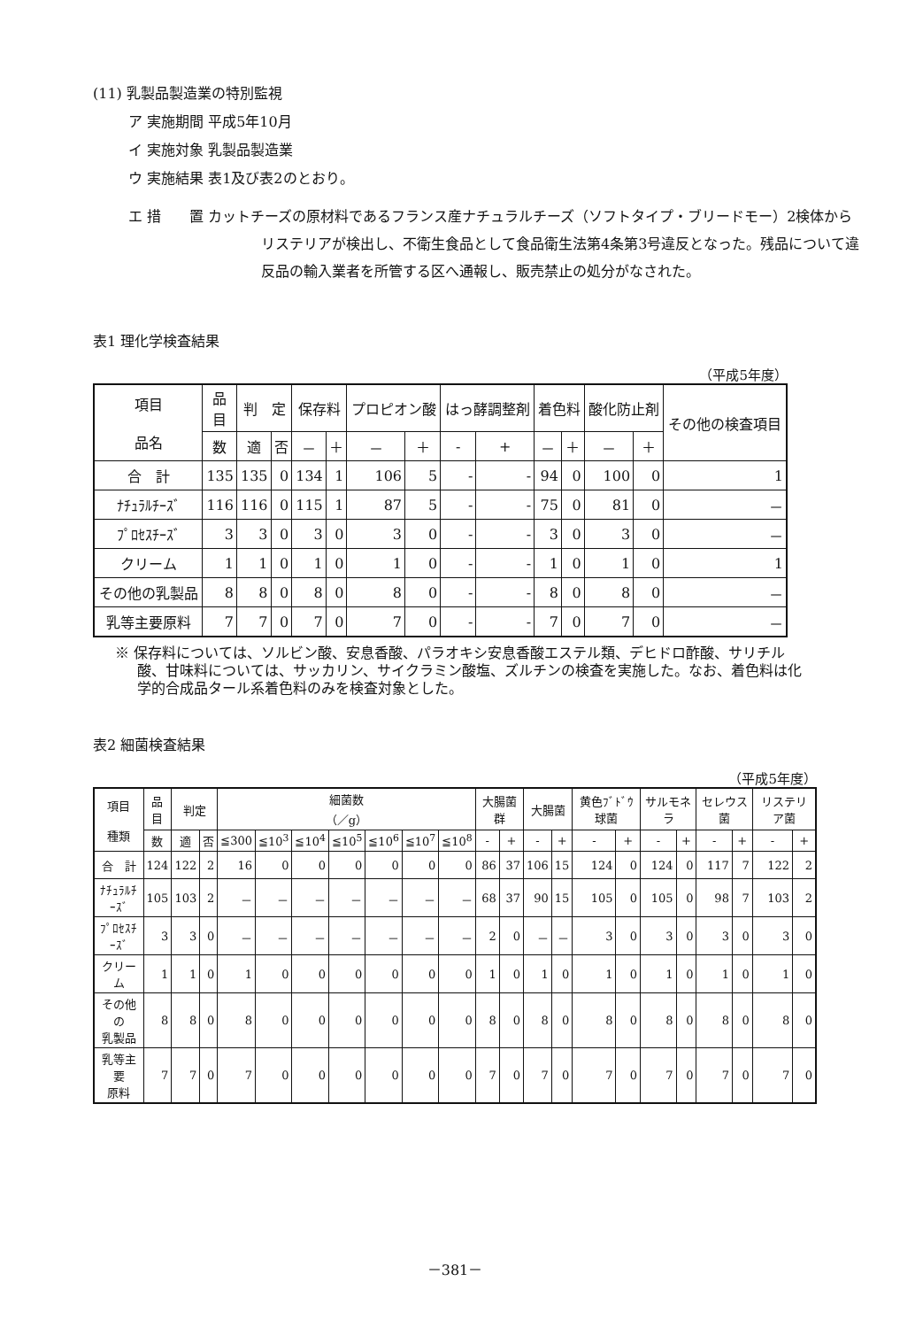(11) 乳製品製造業の特別監視
ア 実施期間 平成5年10月
イ 実施対象 乳製品製造業
ウ 実施結果 表1及び表2のとおり。
エ 措　　置 カットチーズの原材料であるフランス産ナチュラルチーズ（ソフトタイプ・ブリードモー）2検体からリステリアが検出し、不衛生食品として食品衛生法第4条第3号違反となった。残品について違反品の輸入業者を所管する区へ通報し、販売禁止の処分がなされた。
表1 理化学検査結果
（平成5年度）
| 項目 品名 | 品 目 | 判 定 | | 保存料 | | プロピオン酸 | | はっ酵調整剤 | | 着色料 | | 酸化防止剤 | | その他の検査項目 |
| --- | --- | --- | --- | --- | --- | --- | --- | --- | --- | --- | --- | --- | --- | --- |
| | 数 | 適 | 否 | － | ＋ | － | ＋ | - | + | － | ＋ | － | ＋ | |
| 合 計 | 135 | 135 | 0 | 134 | 1 | 106 | 5 | - | - | 94 | 0 | 100 | 0 | 1 |
| ﾅﾁｭﾗﾙﾁｰｽﾞ | 116 | 116 | 0 | 115 | 1 | 87 | 5 | - | - | 75 | 0 | 81 | 0 | － |
| ﾌﾟﾛｾｽﾁｰｽﾞ | 3 | 3 | 0 | 3 | 0 | 3 | 0 | - | - | 3 | 0 | 3 | 0 | － |
| クリーム | 1 | 1 | 0 | 1 | 0 | 1 | 0 | - | - | 1 | 0 | 1 | 0 | 1 |
| その他の乳製品 | 8 | 8 | 0 | 8 | 0 | 8 | 0 | - | - | 8 | 0 | 8 | 0 | － |
| 乳等主要原料 | 7 | 7 | 0 | 7 | 0 | 7 | 0 | - | - | 7 | 0 | 7 | 0 | － |
※ 保存料については、ソルビン酸、安息香酸、パラオキシ安息香酸エステル類、デヒドロ酢酸、サリチル酸、甘味料については、サッカリン、サイクラミン酸塩、ズルチンの検査を実施した。なお、着色料は化学的合成品タール系着色料のみを検査対象とした。
表2 細菌検査結果
（平成5年度）
| 項目 種類 | 品 目 | 判定 | | 細菌数 （／g） | | | | | | | 大腸菌群 | | 大腸菌 | | 黄色ﾌﾞﾄﾞｳ球菌 | | サルモネラ | | セレウス菌 | | リステリア菌 | |
| --- | --- | --- | --- | --- | --- | --- | --- | --- | --- | --- | --- | --- | --- | --- | --- | --- | --- | --- | --- | --- | --- | --- |
| | 数 | 適 | 否 | ≦300 | ≦10<sup>3</sup> | ≦10<sup>4</sup> | ≦10<sup>5</sup> | ≦10<sup>6</sup> | ≦10<sup>7</sup> | ≦10<sup>8</sup> | - | + | - | + | - | + | - | + | - | + | - | + |
| 合 計 | 124 | 122 | 2 | 16 | 0 | 0 | 0 | 0 | 0 | 0 | 86 | 37 | 106 | 15 | 124 | 0 | 124 | 0 | 117 | 7 | 122 | 2 |
| ﾅﾁｭﾗﾙﾁｰｽﾞ | 105 | 103 | 2 | － | － | － | － | － | － | － | 68 | 37 | 90 | 15 | 105 | 0 | 105 | 0 | 98 | 7 | 103 | 2 |
| ﾌﾟﾛｾｽﾁｰｽﾞ | 3 | 3 | 0 | － | － | － | － | － | － | － | 2 | 0 | － | － | 3 | 0 | 3 | 0 | 3 | 0 | 3 | 0 |
| クリーム | 1 | 1 | 0 | 1 | 0 | 0 | 0 | 0 | 0 | 0 | 1 | 0 | 1 | 0 | 1 | 0 | 1 | 0 | 1 | 0 | 1 | 0 |
| その他の 乳製品 | 8 | 8 | 0 | 8 | 0 | 0 | 0 | 0 | 0 | 0 | 8 | 0 | 8 | 0 | 8 | 0 | 8 | 0 | 8 | 0 | 8 | 0 |
| 乳等主要 原料 | 7 | 7 | 0 | 7 | 0 | 0 | 0 | 0 | 0 | 0 | 7 | 0 | 7 | 0 | 7 | 0 | 7 | 0 | 7 | 0 | 7 | 0 |
－381－